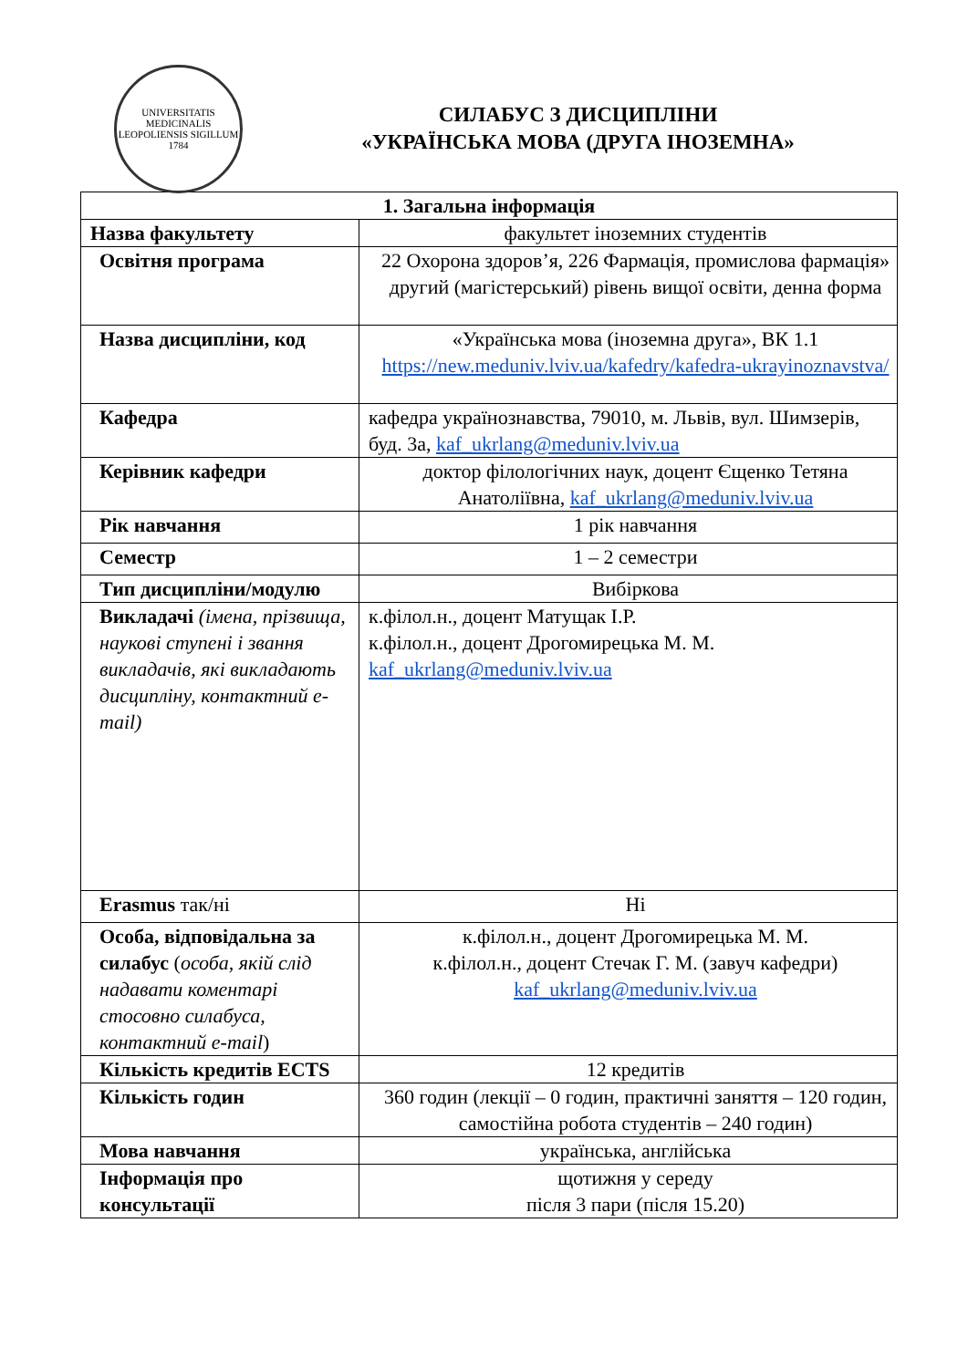UNIVERSITATIS MEDICINALIS LEOPOLIENSIS SIGILLUM
1784
СИЛАБУС З ДИСЦИПЛІНИ
«УКРАЇНСЬКА МОВА (ДРУГА ІНОЗЕМНА»
| 1. Загальна інформація | |
| --- | --- |
| Назва факультету | факультет іноземних студентів |
| Освітня програма | 22 Охорона здоров’я, 226 Фармація, промислова фармація» другий (магістерський) рівень вищої освіти, денна форма |
| Назва дисципліни, код | «Українська мова (іноземна друга», ВК 1.1 https://new.meduniv.lviv.ua/kafedry/kafedra-ukrayinoznavstva/ |
| Кафедра | кафедра українознавства, 79010, м. Львів, вул. Шимзерів, буд. 3а, kaf_ukrlang@meduniv.lviv.ua |
| Керівник кафедри | доктор філологічних наук, доцент Єщенко Тетяна Анатоліївна, kaf_ukrlang@meduniv.lviv.ua |
| Рік навчання | 1 рік навчання |
| Семестр | 1 – 2 семестри |
| Тип дисципліни/модулю | Вибіркова |
| Викладачі (імена, прізвища, наукові ступені і звання викладачів, які викладають дисципліну, контактний e-mail) | к.філол.н., доцент Матущак І.Р. к.філол.н., доцент Дрогомирецька М. М. kaf_ukrlang@meduniv.lviv.ua |
| Erasmus так/ні | Ні |
| Особа, відповідальна за силабус ( особа, якій слід надавати коментарі стосовно силабуса, контактний e-mail ) | к.філол.н., доцент Дрогомирецька М. М. к.філол.н., доцент Стечак Г. М. (завуч кафедри) kaf_ukrlang@meduniv.lviv.ua |
| Кількість кредитів ECTS | 12 кредитів |
| Кількість годин | 360 годин (лекції – 0 годин, практичні заняття – 120 годин, самостійна робота студентів – 240 годин) |
| Мова навчання | українська, англійська |
| Інформація про консультації | щотижня у середу після 3 пари (після 15.20) |